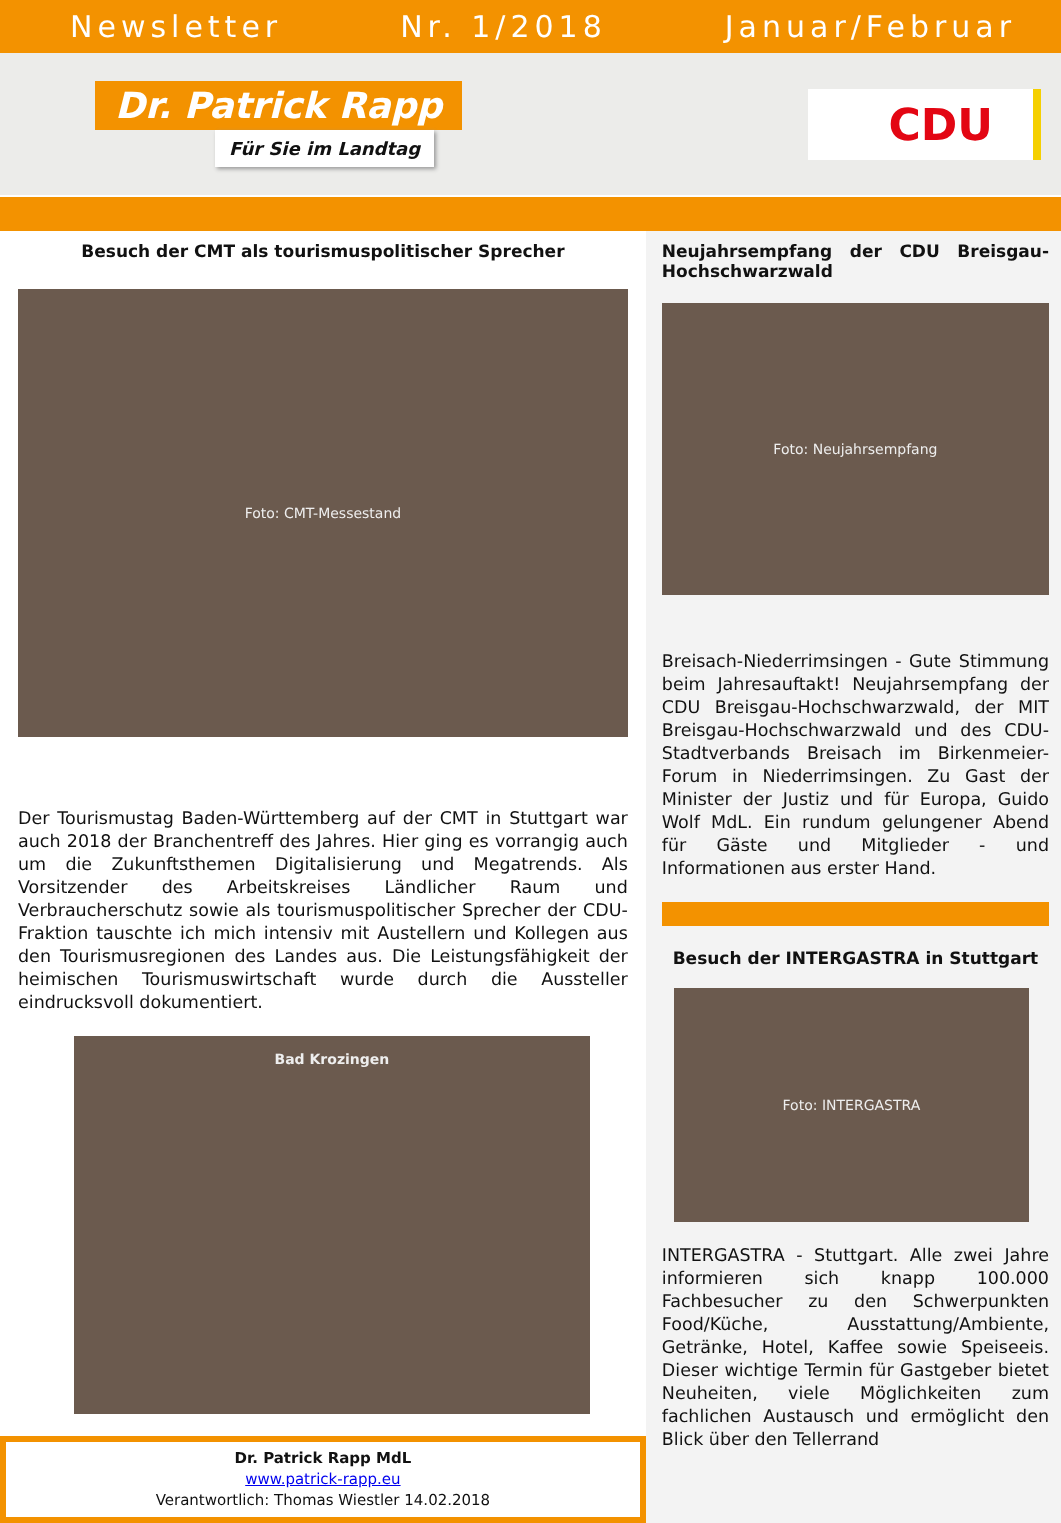Newsletter Nr. 1/2018 Januar/Februar
Dr. Patrick Rapp
Für Sie im Landtag
CDU
Besuch der CMT als tourismuspolitischer Sprecher
Foto: CMT-Messestand
Der Tourismustag Baden-Württemberg auf der CMT in Stuttgart war auch 2018 der Branchentreff des Jahres. Hier ging es vorrangig auch um die Zukunftsthemen Digitalisierung und Megatrends. Als Vorsitzender des Arbeitskreises Ländlicher Raum und Verbraucherschutz sowie als tourismuspolitischer Sprecher der CDU-Fraktion tauschte ich mich intensiv mit Austellern und Kollegen aus den Tourismusregionen des Landes aus. Die Leistungsfähigkeit der heimischen Tourismuswirtschaft wurde durch die Aussteller eindrucksvoll dokumentiert.
Bad Krozingen
Dr. Patrick Rapp MdL
www.patrick-rapp.eu
Verantwortlich: Thomas Wiestler 14.02.2018
Neujahrsempfang der CDU Breisgau-Hochschwarzwald
Foto: Neujahrsempfang
Breisach-Niederrimsingen - Gute Stimmung beim Jahresauftakt! Neujahrsempfang der CDU Breisgau-Hochschwarzwald, der MIT Breisgau-Hochschwarzwald und des CDU-Stadtverbands Breisach im Birkenmeier-Forum in Niederrimsingen. Zu Gast der Minister der Justiz und für Europa, Guido Wolf MdL. Ein rundum gelungener Abend für Gäste und Mitglieder - und Informationen aus erster Hand.
Besuch der INTERGASTRA in Stuttgart
Foto: INTERGASTRA
INTERGASTRA - Stuttgart. Alle zwei Jahre informieren sich knapp 100.000 Fachbesucher zu den Schwerpunkten Food/Küche, Ausstattung/Ambiente, Getränke, Hotel, Kaffee sowie Speiseeis. Dieser wichtige Termin für Gastgeber bietet Neuheiten, viele Möglichkeiten zum fachlichen Austausch und ermöglicht den Blick über den Tellerrand